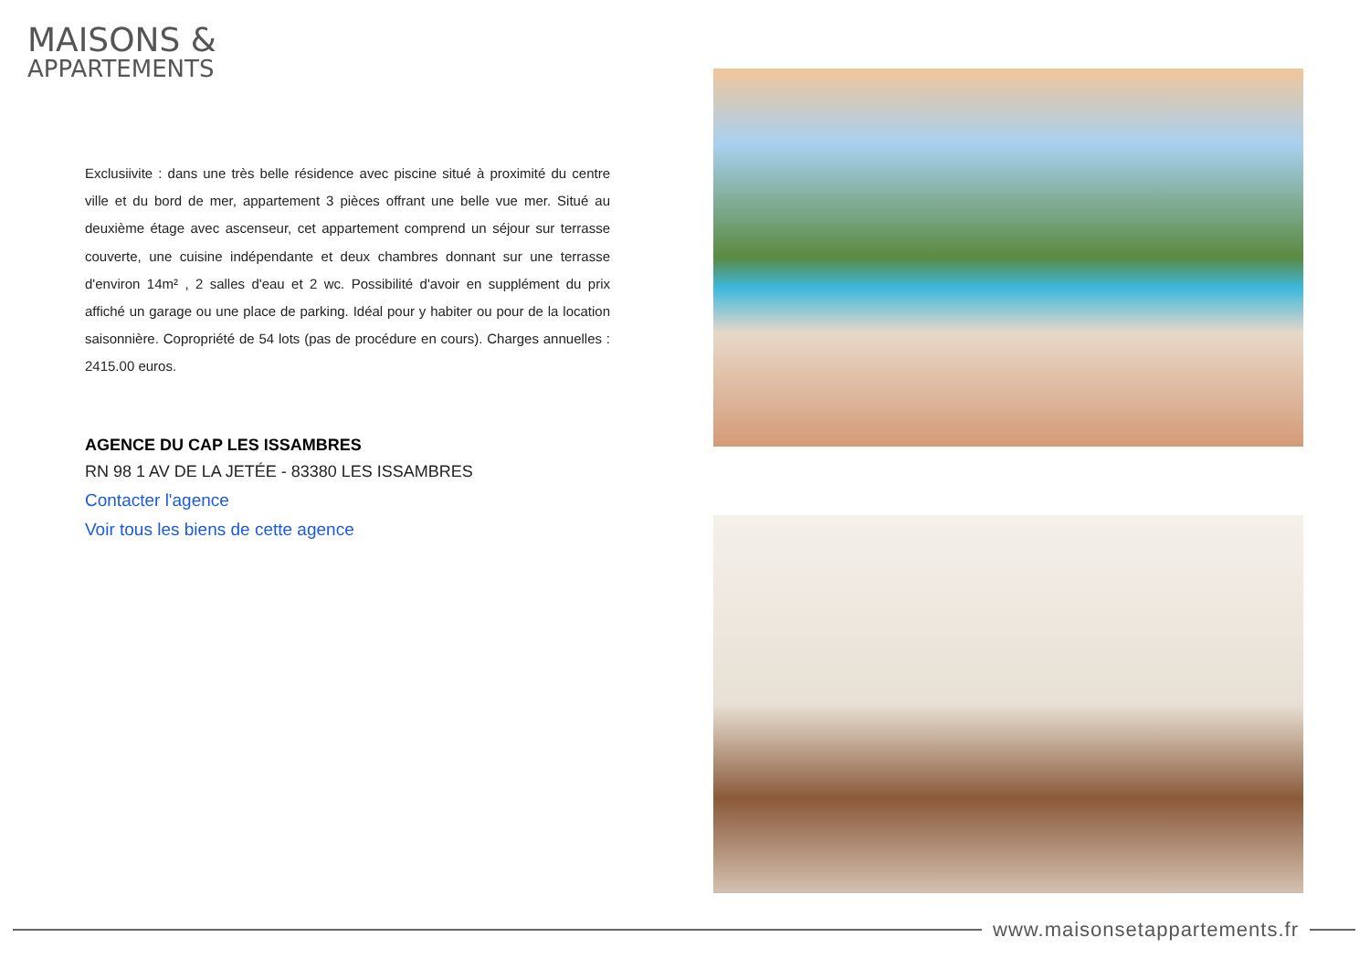MAISONS &
APPARTEMENTS
Exclusiivite : dans une très belle résidence avec piscine situé à proximité du centre ville et du bord de mer, appartement 3 pièces offrant une belle vue mer. Situé au deuxième étage avec ascenseur, cet appartement comprend un séjour sur terrasse couverte, une cuisine indépendante et deux chambres donnant sur une terrasse d'environ 14m² , 2 salles d'eau et 2 wc. Possibilité d'avoir en supplément du prix affiché un garage ou une place de parking. Idéal pour y habiter ou pour de la location saisonnière. Copropriété de 54 lots (pas de procédure en cours). Charges annuelles : 2415.00 euros.
AGENCE DU CAP LES ISSAMBRES
RN 98 1 AV DE LA JETÉE - 83380 LES ISSAMBRES
Contacter l'agence
Voir tous les biens de cette agence
www.maisonsetappartements.fr